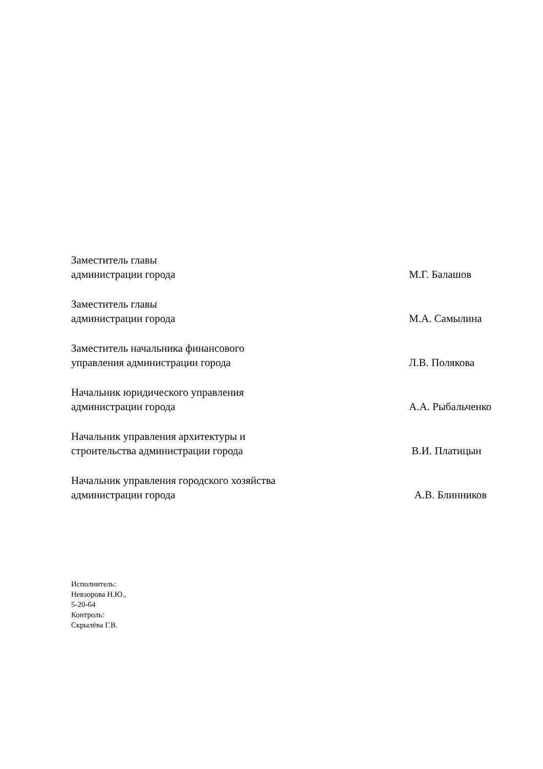Заместитель главы
администрации города
М.Г. Балашов
Заместитель главы
администрации города
М.А. Самылина
Заместитель начальника финансового
управления администрации города
Л.В. Полякова
Начальник юридического управления
администрации города
А.А. Рыбальченко
Начальник управления архитектуры и
строительства администрации города
В.И. Платицын
Начальник управления городского хозяйства
администрации города
А.В. Блинников
Исполнитель:
Невзорова Н.Ю.,
5-20-64
Контроль:
Скрылёва Г.В.